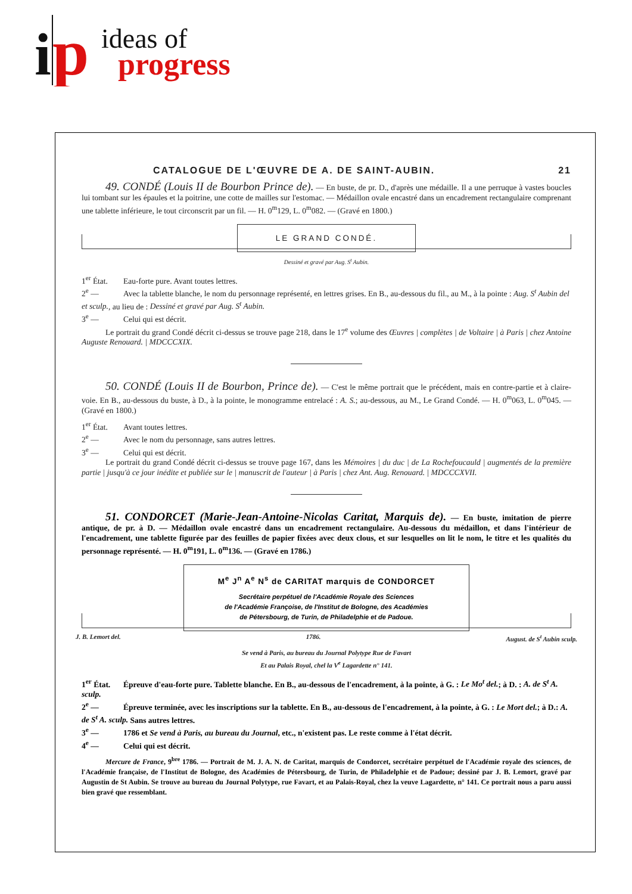i
p
ideas of
progress
CATALOGUE DE L'ŒUVRE DE A. DE SAINT-AUBIN. 21
49. CONDÉ (Louis II de Bourbon Prince de). — En buste, de pr. D., d'après une médaille. Il a une perruque à vastes boucles lui tombant sur les épaules et la poitrine, une cotte de mailles sur l'estomac. — Médaillon ovale encastré dans un encadrement rectangulaire comprenant une tablette inférieure, le tout circonscrit par un fil. — H. 0<sup>m</sup>129, L. 0<sup>m</sup>082. — (Gravé en 1800.)
LE GRAND CONDÉ.
Dessiné et gravé par Aug. S<sup>t</sup> Aubin.
1<sup>er</sup> État. Eau-forte pure. Avant toutes lettres.
2<sup>e</sup> — Avec la tablette blanche, le nom du personnage représenté, en lettres grises. En B., au-dessous du fil., au M., à la pointe : Aug. S<sup>t</sup> Aubin del et sculp., au lieu de : Dessiné et gravé par Aug. S<sup>t</sup> Aubin.
3<sup>e</sup> — Celui qui est décrit.
Le portrait du grand Condé décrit ci-dessus se trouve page 218, dans le 17<sup>e</sup> volume des Œuvres | complètes | de Voltaire | à Paris | chez Antoine Auguste Renouard. | MDCCCXIX.
50. CONDÉ (Louis II de Bourbon, Prince de). — C'est le même portrait que le précédent, mais en contre-partie et à claire-voie. En B., au-dessous du buste, à D., à la pointe, le monogramme entrelacé : A. S.; au-dessous, au M., Le Grand Condé. — H. 0<sup>m</sup>063, L. 0<sup>m</sup>045. — (Gravé en 1800.)
1<sup>er</sup> État. Avant toutes lettres.
2<sup>e</sup> — Avec le nom du personnage, sans autres lettres.
3<sup>e</sup> — Celui qui est décrit.
Le portrait du grand Condé décrit ci-dessus se trouve page 167, dans les Mémoires | du duc | de La Rochefoucauld | augmentés de la première partie | jusqu'à ce jour inédite et publiée sur le | manuscrit de l'auteur | à Paris | chez Ant. Aug. Renouard. | MDCCCXVII.
51. CONDORCET (Marie-Jean-Antoine-Nicolas Caritat, Marquis de). — En buste, imitation de pierre antique, de pr. à D. — Médaillon ovale encastré dans un encadrement rectangulaire. Au-dessous du médaillon, et dans l'intérieur de l'encadrement, une tablette figurée par des feuilles de papier fixées avec deux clous, et sur lesquelles on lit le nom, le titre et les qualités du personnage représenté. — H. 0<sup>m</sup>191, L. 0<sup>m</sup>136. — (Gravé en 1786.)
M<sup>e</sup> J<sup>n</sup> A<sup>e</sup> N<sup>s</sup> de CARITAT marquis de CONDORCET
Secrétaire perpétuel de l'Académie Royale des Sciences
de l'Académie Françoise, de l'Institut de Bologne, des Académies
de Pétersbourg, de Turin, de Philadelphie et de Padoue.
J. B. Lemort del. 1786. August. de S<sup>t</sup> Aubin sculp.
Se vend à Paris, au bureau du Journal Polytype Rue de Favart
Et au Palais Royal, chel la V<sup>e</sup> Lagardette n° 141.
1<sup>er</sup> État. Épreuve d'eau-forte pure. Tablette blanche. En B., au-dessous de l'encadrement, à la pointe, à G. : Le Mo<sup>t</sup> del.; à D. : A. de S<sup>t</sup> A. sculp.
2<sup>e</sup> — Épreuve terminée, avec les inscriptions sur la tablette. En B., au-dessous de l'encadrement, à la pointe, à G. : Le Mort del.; à D.: A. de S<sup>t</sup> A. sculp. Sans autres lettres.
3<sup>e</sup> — 1786 et Se vend à Paris, au bureau du Journal, etc., n'existent pas. Le reste comme à l'état décrit.
4<sup>e</sup> — Celui qui est décrit.
Mercure de France, 9<sup>bre</sup> 1786. — Portrait de M. J. A. N. de Caritat, marquis de Condorcet, secrétaire perpétuel de l'Académie royale des sciences, de l'Académie française, de l'Institut de Bologne, des Académies de Pétersbourg, de Turin, de Philadelphie et de Padoue; dessiné par J. B. Lemort, gravé par Augustin de St Aubin. Se trouve au bureau du Journal Polytype, rue Favart, et au Palais-Royal, chez la veuve Lagardette, n° 141. Ce portrait nous a paru aussi bien gravé que ressemblant.